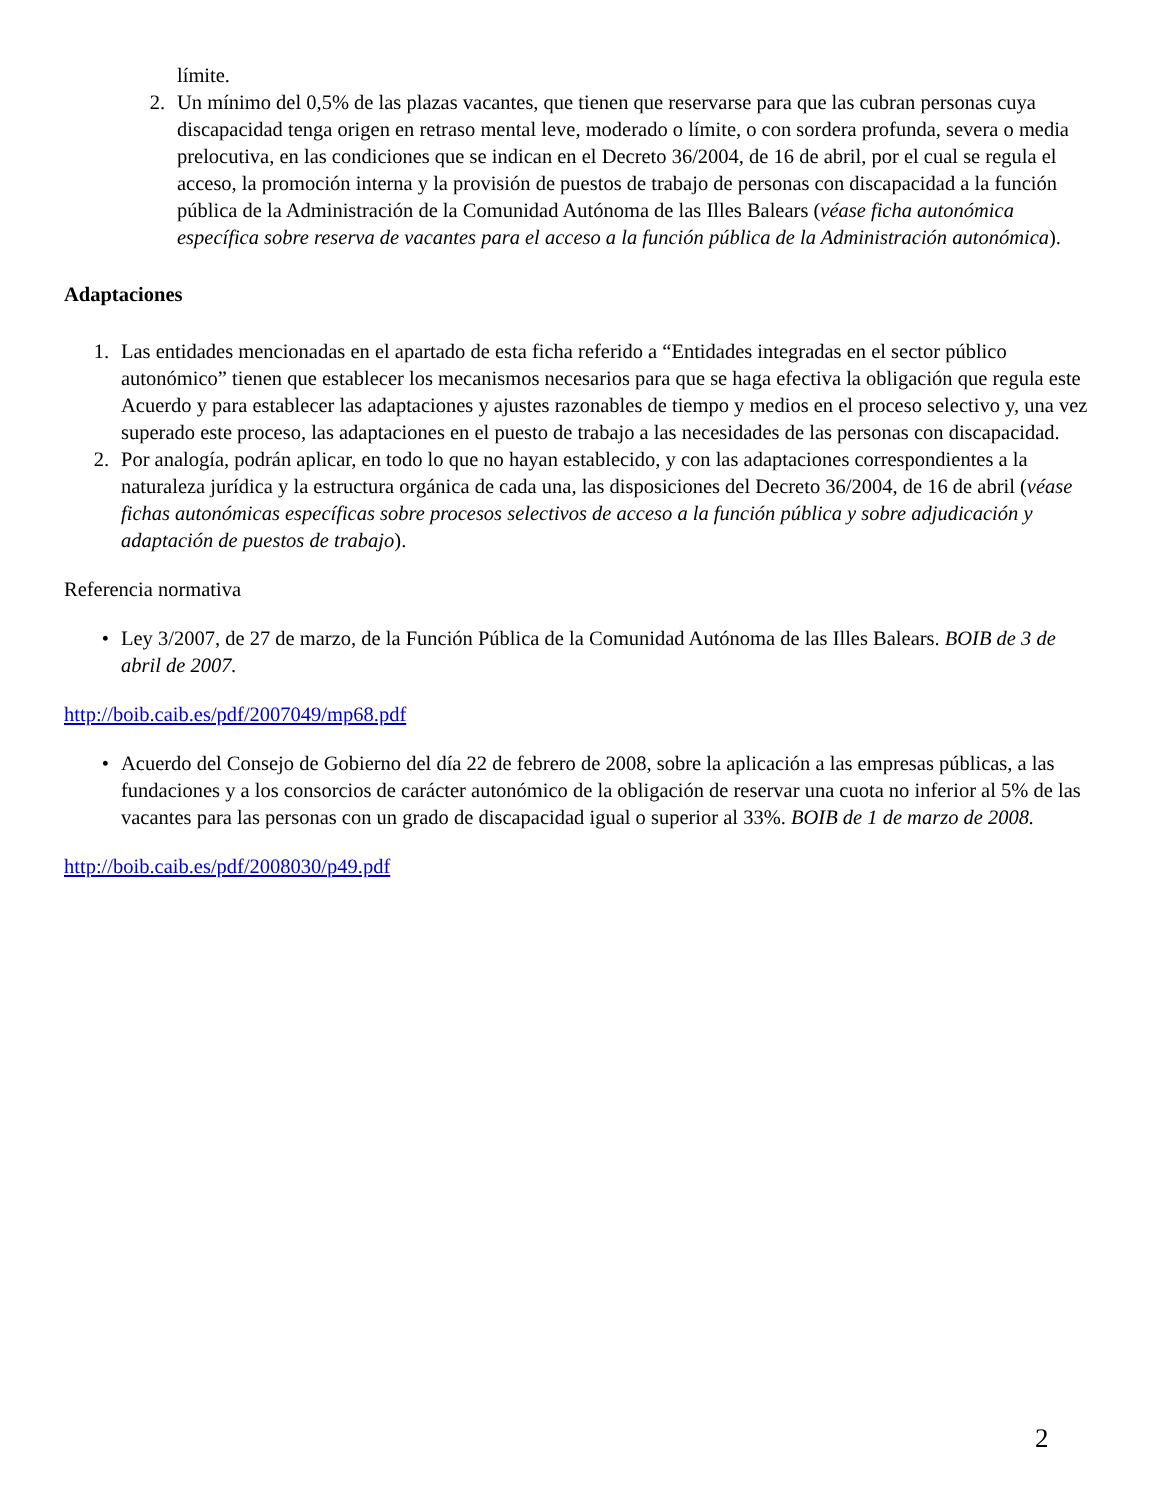límite.
2. Un mínimo del 0,5% de las plazas vacantes, que tienen que reservarse para que las cubran personas cuya discapacidad tenga origen en retraso mental leve, moderado o límite, o con sordera profunda, severa o media prelocutiva, en las condiciones que se indican en el Decreto 36/2004, de 16 de abril, por el cual se regula el acceso, la promoción interna y la provisión de puestos de trabajo de personas con discapacidad a la función pública de la Administración de la Comunidad Autónoma de las Illes Balears (véase ficha autonómica específica sobre reserva de vacantes para el acceso a la función pública de la Administración autonómica).
Adaptaciones
1. Las entidades mencionadas en el apartado de esta ficha referido a “Entidades integradas en el sector público autonómico” tienen que establecer los mecanismos necesarios para que se haga efectiva la obligación que regula este Acuerdo y para establecer las adaptaciones y ajustes razonables de tiempo y medios en el proceso selectivo y, una vez superado este proceso, las adaptaciones en el puesto de trabajo a las necesidades de las personas con discapacidad.
2. Por analogía, podrán aplicar, en todo lo que no hayan establecido, y con las adaptaciones correspondientes a la naturaleza jurídica y la estructura orgánica de cada una, las disposiciones del Decreto 36/2004, de 16 de abril (véase fichas autonómicas específicas sobre procesos selectivos de acceso a la función pública y sobre adjudicación y adaptación de puestos de trabajo).
Referencia normativa
• Ley 3/2007, de 27 de marzo, de la Función Pública de la Comunidad Autónoma de las Illes Balears. BOIB de 3 de abril de 2007.
http://boib.caib.es/pdf/2007049/mp68.pdf
• Acuerdo del Consejo de Gobierno del día 22 de febrero de 2008, sobre la aplicación a las empresas públicas, a las fundaciones y a los consorcios de carácter autonómico de la obligación de reservar una cuota no inferior al 5% de las vacantes para las personas con un grado de discapacidad igual o superior al 33%. BOIB de 1 de marzo de 2008.
http://boib.caib.es/pdf/2008030/p49.pdf
2